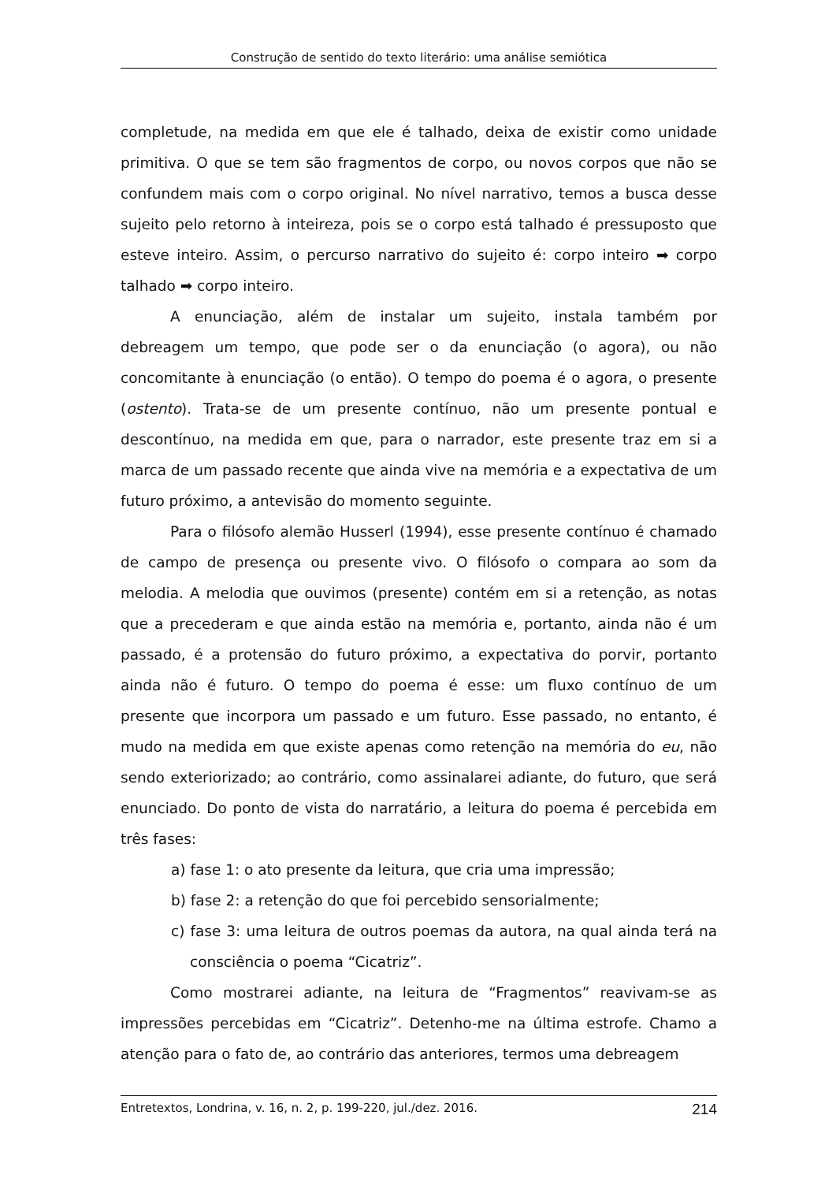Construção de sentido do texto literário: uma análise semiótica
completude, na medida em que ele é talhado, deixa de existir como unidade primitiva. O que se tem são fragmentos de corpo, ou novos corpos que não se confundem mais com o corpo original. No nível narrativo, temos a busca desse sujeito pelo retorno à inteireza, pois se o corpo está talhado é pressuposto que esteve inteiro. Assim, o percurso narrativo do sujeito é: corpo inteiro ➡ corpo talhado ➡ corpo inteiro.
A enunciação, além de instalar um sujeito, instala também por debreagem um tempo, que pode ser o da enunciação (o agora), ou não concomitante à enunciação (o então). O tempo do poema é o agora, o presente (ostento). Trata-se de um presente contínuo, não um presente pontual e descontínuo, na medida em que, para o narrador, este presente traz em si a marca de um passado recente que ainda vive na memória e a expectativa de um futuro próximo, a antevisão do momento seguinte.
Para o filósofo alemão Husserl (1994), esse presente contínuo é chamado de campo de presença ou presente vivo. O filósofo o compara ao som da melodia. A melodia que ouvimos (presente) contém em si a retenção, as notas que a precederam e que ainda estão na memória e, portanto, ainda não é um passado, é a protensão do futuro próximo, a expectativa do porvir, portanto ainda não é futuro. O tempo do poema é esse: um fluxo contínuo de um presente que incorpora um passado e um futuro. Esse passado, no entanto, é mudo na medida em que existe apenas como retenção na memória do eu, não sendo exteriorizado; ao contrário, como assinalarei adiante, do futuro, que será enunciado. Do ponto de vista do narratário, a leitura do poema é percebida em três fases:
a) fase 1: o ato presente da leitura, que cria uma impressão;
b) fase 2: a retenção do que foi percebido sensorialmente;
c) fase 3: uma leitura de outros poemas da autora, na qual ainda terá na consciência o poema “Cicatriz”.
Como mostrarei adiante, na leitura de “Fragmentos” reavivam-se as impressões percebidas em “Cicatriz”. Detenho-me na última estrofe. Chamo a atenção para o fato de, ao contrário das anteriores, termos uma debreagem
Entretextos, Londrina, v. 16, n. 2, p. 199-220, jul./dez. 2016. 214